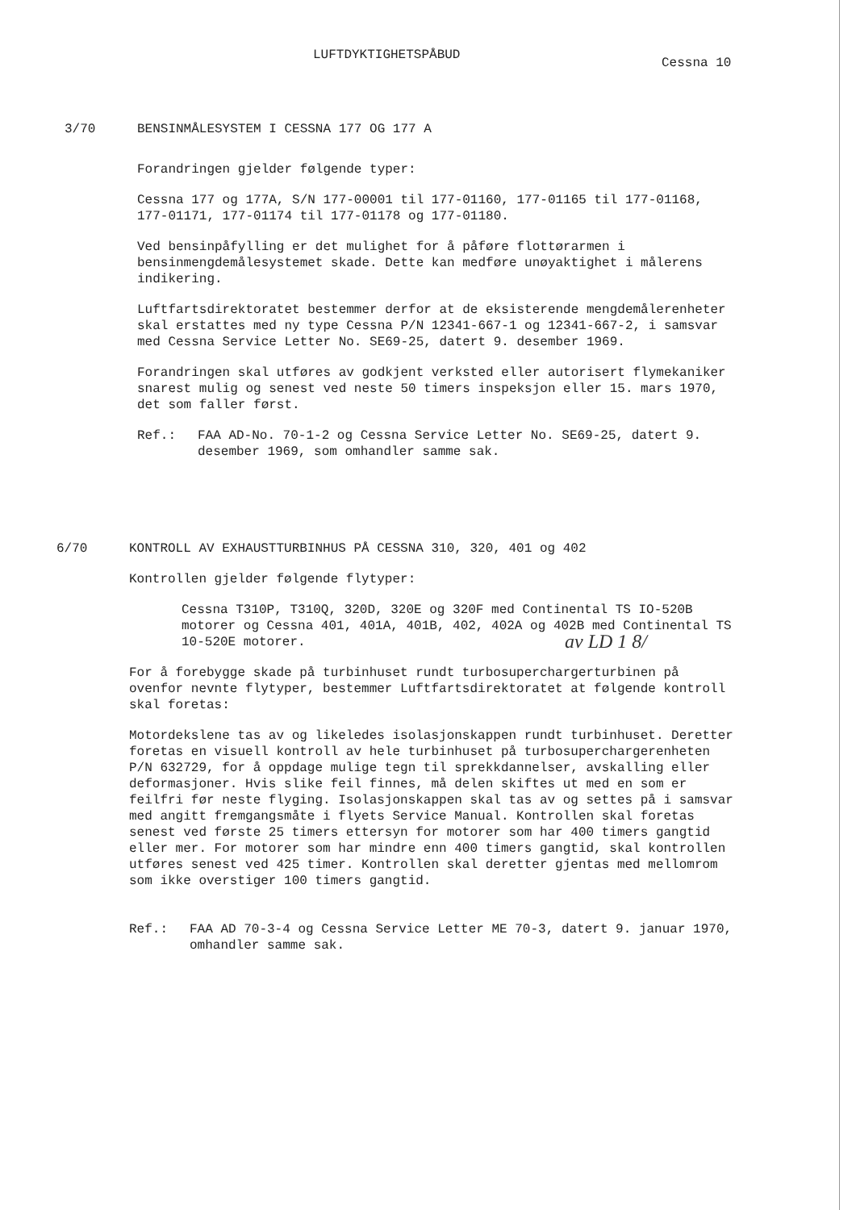LUFTDYKTIGHETSPÅBUD
Cessna 10
3/70 BENSINMÅLESYSTEM I CESSNA 177 OG 177 A
Forandringen gjelder følgende typer:
Cessna 177 og 177A, S/N 177-00001 til 177-01160, 177-01165 til 177-01168, 177-01171, 177-01174 til 177-01178 og 177-01180.
Ved bensinpåfylling er det mulighet for å påføre flottørarmen i bensinmengdemålesystemet skade. Dette kan medføre unøyaktighet i målerens indikering.
Luftfartsdirektoratet bestemmer derfor at de eksisterende mengdemålerenheter skal erstattes med ny type Cessna P/N 12341-667-1 og 12341-667-2, i samsvar med Cessna Service Letter No. SE69-25, datert 9. desember 1969.
Forandringen skal utføres av godkjent verksted eller autorisert flymekaniker snarest mulig og senest ved neste 50 timers inspeksjon eller 15. mars 1970, det som faller først.
Ref.: FAA AD-No. 70-1-2 og Cessna Service Letter No. SE69-25, datert 9. desember 1969, som omhandler samme sak.
6/70 KONTROLL AV EXHAUSTTURBINHUS PÅ CESSNA 310, 320, 401 og 402
Kontrollen gjelder følgende flytyper:
Cessna T310P, T310Q, 320D, 320E og 320F med Continental TS IO-520B motorer og Cessna 401, 401A, 401B, 402, 402A og 402B med Continental TS 10-520E motorer.
For å forebygge skade på turbinhuset rundt turbosuperchargerturbinen på ovenfor nevnte flytyper, bestemmer Luftfartsdirektoratet at følgende kontroll skal foretas:
Motordekslene tas av og likeledes isolasjonskappen rundt turbinhuset. Deretter foretas en visuell kontroll av hele turbinhuset på turbosuperchargerenheten P/N 632729, for å oppdage mulige tegn til sprekkdannelser, avskalling eller deformasjoner. Hvis slike feil finnes, må delen skiftes ut med en som er feilfri før neste flyging. Isolasjonskappen skal tas av og settes på i samsvar med angitt fremgangsmåte i flyets Service Manual. Kontrollen skal foretas senest ved første 25 timers ettersyn for motorer som har 400 timers gangtid eller mer. For motorer som har mindre enn 400 timers gangtid, skal kontrollen utføres senest ved 425 timer. Kontrollen skal deretter gjentas med mellomrom som ikke overstiger 100 timers gangtid.
Ref.: FAA AD 70-3-4 og Cessna Service Letter ME 70-3, datert 9. januar 1970, omhandler samme sak.
av LD 1 8/